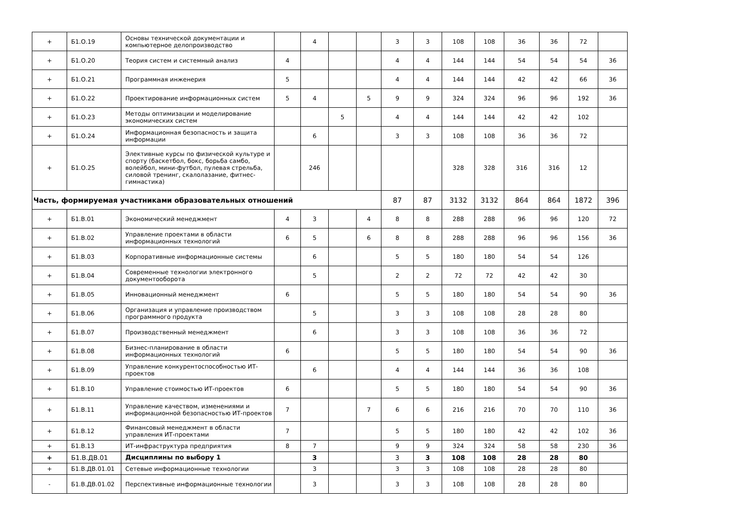| + | Б1.О.19 | Основы технической документации и компьютерное делопроизводство | | 4 | | | 3 | 3 | 108 | 108 | 36 | 36 | 72 | |
| + | Б1.О.20 | Теория систем и системный анализ | 4 | | | | 4 | 4 | 144 | 144 | 54 | 54 | 54 | 36 |
| + | Б1.О.21 | Программная инженерия | 5 | | | | 4 | 4 | 144 | 144 | 42 | 42 | 66 | 36 |
| + | Б1.О.22 | Проектирование информационных систем | 5 | 4 | | 5 | 9 | 9 | 324 | 324 | 96 | 96 | 192 | 36 |
| + | Б1.О.23 | Методы оптимизации и моделирование экономических систем | | | 5 | | 4 | 4 | 144 | 144 | 42 | 42 | 102 | |
| + | Б1.О.24 | Информационная безопасность и защита информации | | 6 | | | 3 | 3 | 108 | 108 | 36 | 36 | 72 | |
| + | Б1.О.25 | Элективные курсы по физической культуре и спорту (баскетбол, бокс, борьба самбо, волейбол, мини-футбол, пулевая стрельба, силовой тренинг, скалолазание, фитнес-гимнастика) | | 246 | | | | | 328 | 328 | 316 | 316 | 12 | |
| Часть, формируемая участниками образовательных отношений | | | | | | | 87 | 87 | 3132 | 3132 | 864 | 864 | 1872 | 396 |
| + | Б1.В.01 | Экономический менеджмент | 4 | 3 | | 4 | 8 | 8 | 288 | 288 | 96 | 96 | 120 | 72 |
| + | Б1.В.02 | Управление проектами в области информационных технологий | 6 | 5 | | 6 | 8 | 8 | 288 | 288 | 96 | 96 | 156 | 36 |
| + | Б1.В.03 | Корпоративные информационные системы | | 6 | | | 5 | 5 | 180 | 180 | 54 | 54 | 126 | |
| + | Б1.В.04 | Современные технологии электронного документооборота | | 5 | | | 2 | 2 | 72 | 72 | 42 | 42 | 30 | |
| + | Б1.В.05 | Инновационный менеджмент | 6 | | | | 5 | 5 | 180 | 180 | 54 | 54 | 90 | 36 |
| + | Б1.В.06 | Организация и управление производством программного продукта | | 5 | | | 3 | 3 | 108 | 108 | 28 | 28 | 80 | |
| + | Б1.В.07 | Производственный менеджмент | | 6 | | | 3 | 3 | 108 | 108 | 36 | 36 | 72 | |
| + | Б1.В.08 | Бизнес-планирование в области информационных технологий | 6 | | | | 5 | 5 | 180 | 180 | 54 | 54 | 90 | 36 |
| + | Б1.В.09 | Управление конкурентоспособностью ИТ-проектов | | 6 | | | 4 | 4 | 144 | 144 | 36 | 36 | 108 | |
| + | Б1.В.10 | Управление стоимостью ИТ-проектов | 6 | | | | 5 | 5 | 180 | 180 | 54 | 54 | 90 | 36 |
| + | Б1.В.11 | Управление качеством, изменениями и информационной безопасностью ИТ-проектов | 7 | | | 7 | 6 | 6 | 216 | 216 | 70 | 70 | 110 | 36 |
| + | Б1.В.12 | Финансовый менеджмент в области управления ИТ-проектами | 7 | | | | 5 | 5 | 180 | 180 | 42 | 42 | 102 | 36 |
| + | Б1.В.13 | ИТ-инфраструктура предприятия | 8 | 7 | | | 9 | 9 | 324 | 324 | 58 | 58 | 230 | 36 |
| + | Б1.В.ДВ.01 | Дисциплины по выбору 1 | | 3 | | | 3 | 3 | 108 | 108 | 28 | 28 | 80 | |
| + | Б1.В.ДВ.01.01 | Сетевые информационные технологии | | 3 | | | 3 | 3 | 108 | 108 | 28 | 28 | 80 | |
| - | Б1.В.ДВ.01.02 | Перспективные информационные технологии | | 3 | | | 3 | 3 | 108 | 108 | 28 | 28 | 80 | |